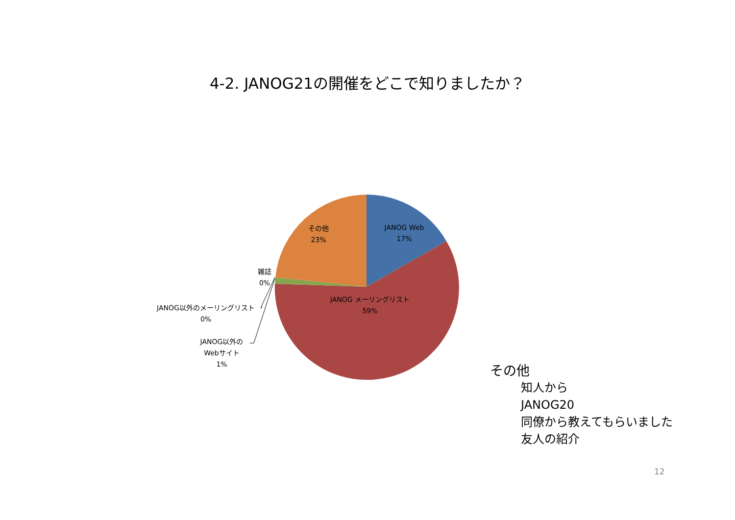4-2. JANOG21の開催をどこで知りましたか？
その他
23%
JANOG Web
17%
JANOG メーリングリスト
59%
雑誌
0%
JANOG以外のメーリングリスト
0%
JANOG以外の
Webサイト
1%
その他
知人から
JANOG20
同僚から教えてもらいました
友人の紹介
12